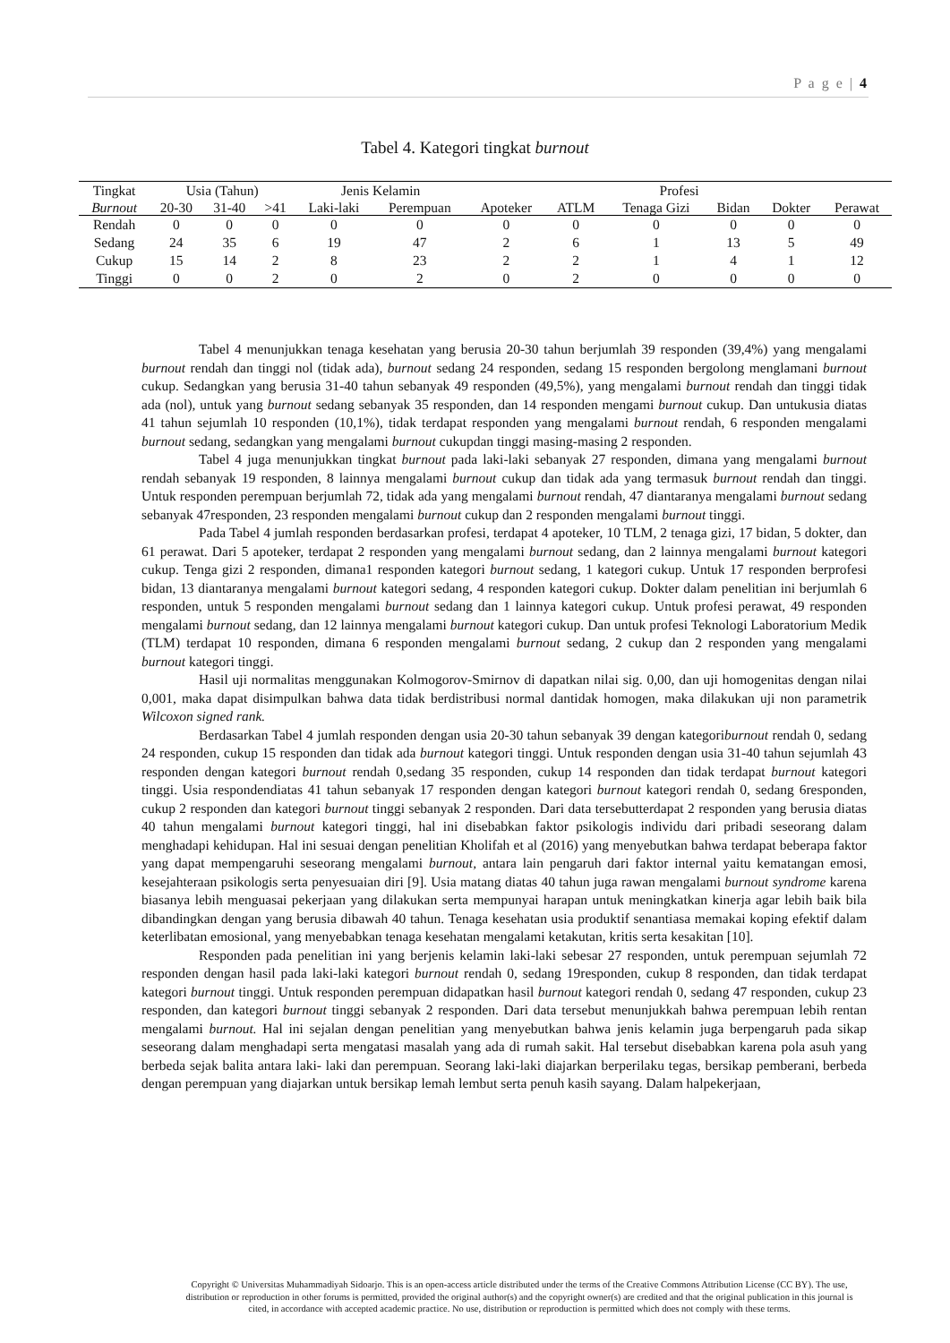P a g e | 4
Tabel 4. Kategori tingkat burnout
| Tingkat | Usia (Tahun) | | | Jenis Kelamin | | Profesi | | | | | |
| --- | --- | --- | --- | --- | --- | --- | --- | --- | --- | --- | --- |
| Burnout | 20-30 | 31-40 | >41 | Laki-laki | Perempuan | Apoteker | ATLM | Tenaga Gizi | Bidan | Dokter | Perawat |
| Rendah | 0 | 0 | 0 | 0 | 0 | 0 | 0 | 0 | 0 | 0 | 0 |
| Sedang | 24 | 35 | 6 | 19 | 47 | 2 | 6 | 1 | 13 | 5 | 49 |
| Cukup | 15 | 14 | 2 | 8 | 23 | 2 | 2 | 1 | 4 | 1 | 12 |
| Tinggi | 0 | 0 | 2 | 0 | 2 | 0 | 2 | 0 | 0 | 0 | 0 |
Tabel 4 menunjukkan tenaga kesehatan yang berusia 20-30 tahun berjumlah 39 responden (39,4%) yang mengalami burnout rendah dan tinggi nol (tidak ada), burnout sedang 24 responden, sedang 15 responden bergolong menglamani burnout cukup. Sedangkan yang berusia 31-40 tahun sebanyak 49 responden (49,5%), yang mengalami burnout rendah dan tinggi tidak ada (nol), untuk yang burnout sedang sebanyak 35 responden, dan 14 responden mengami burnout cukup. Dan untukusia diatas 41 tahun sejumlah 10 responden (10,1%), tidak terdapat responden yang mengalami burnout rendah, 6 responden mengalami burnout sedang, sedangkan yang mengalami burnout cukupdan tinggi masing-masing 2 responden.
Tabel 4 juga menunjukkan tingkat burnout pada laki-laki sebanyak 27 responden, dimana yang mengalami burnout rendah sebanyak 19 responden, 8 lainnya mengalami burnout cukup dan tidak ada yang termasuk burnout rendah dan tinggi. Untuk responden perempuan berjumlah 72, tidak ada yang mengalami burnout rendah, 47 diantaranya mengalami burnout sedang sebanyak 47responden, 23 responden mengalami burnout cukup dan 2 responden mengalami burnout tinggi.
Pada Tabel 4 jumlah responden berdasarkan profesi, terdapat 4 apoteker, 10 TLM, 2 tenaga gizi, 17 bidan, 5 dokter, dan 61 perawat. Dari 5 apoteker, terdapat 2 responden yang mengalami burnout sedang, dan 2 lainnya mengalami burnout kategori cukup. Tenga gizi 2 responden, dimana1 responden kategori burnout sedang, 1 kategori cukup. Untuk 17 responden berprofesi bidan, 13 diantaranya mengalami burnout kategori sedang, 4 responden kategori cukup. Dokter dalam penelitian ini berjumlah 6 responden, untuk 5 responden mengalami burnout sedang dan 1 lainnya kategori cukup. Untuk profesi perawat, 49 responden mengalami burnout sedang, dan 12 lainnya mengalami burnout kategori cukup. Dan untuk profesi Teknologi Laboratorium Medik (TLM) terdapat 10 responden, dimana 6 responden mengalami burnout sedang, 2 cukup dan 2 responden yang mengalami burnout kategori tinggi.
Hasil uji normalitas menggunakan Kolmogorov-Smirnov di dapatkan nilai sig. 0,00, dan uji homogenitas dengan nilai 0,001, maka dapat disimpulkan bahwa data tidak berdistribusi normal dantidak homogen, maka dilakukan uji non parametrik Wilcoxon signed rank.
Berdasarkan Tabel 4 jumlah responden dengan usia 20-30 tahun sebanyak 39 dengan kategoriburnout rendah 0, sedang 24 responden, cukup 15 responden dan tidak ada burnout kategori tinggi. Untuk responden dengan usia 31-40 tahun sejumlah 43 responden dengan kategori burnout rendah 0,sedang 35 responden, cukup 14 responden dan tidak terdapat burnout kategori tinggi. Usia respondendiatas 41 tahun sebanyak 17 responden dengan kategori burnout kategori rendah 0, sedang 6responden, cukup 2 responden dan kategori burnout tinggi sebanyak 2 responden. Dari data tersebutterdapat 2 responden yang berusia diatas 40 tahun mengalami burnout kategori tinggi, hal ini disebabkan faktor psikologis individu dari pribadi seseorang dalam menghadapi kehidupan. Hal ini sesuai dengan penelitian Kholifah et al (2016) yang menyebutkan bahwa terdapat beberapa faktor yang dapat mempengaruhi seseorang mengalami burnout, antara lain pengaruh dari faktor internal yaitu kematangan emosi, kesejahteraan psikologis serta penyesuaian diri [9]. Usia matang diatas 40 tahun juga rawan mengalami burnout syndrome karena biasanya lebih menguasai pekerjaan yang dilakukan serta mempunyai harapan untuk meningkatkan kinerja agar lebih baik bila dibandingkan dengan yang berusia dibawah 40 tahun. Tenaga kesehatan usia produktif senantiasa memakai koping efektif dalam keterlibatan emosional, yang menyebabkan tenaga kesehatan mengalami ketakutan, kritis serta kesakitan [10].
Responden pada penelitian ini yang berjenis kelamin laki-laki sebesar 27 responden, untuk perempuan sejumlah 72 responden dengan hasil pada laki-laki kategori burnout rendah 0, sedang 19responden, cukup 8 responden, dan tidak terdapat kategori burnout tinggi. Untuk responden perempuan didapatkan hasil burnout kategori rendah 0, sedang 47 responden, cukup 23 responden, dan kategori burnout tinggi sebanyak 2 responden. Dari data tersebut menunjukkah bahwa perempuan lebih rentan mengalami burnout. Hal ini sejalan dengan penelitian yang menyebutkan bahwa jenis kelamin juga berpengaruh pada sikap seseorang dalam menghadapi serta mengatasi masalah yang ada di rumah sakit. Hal tersebut disebabkan karena pola asuh yang berbeda sejak balita antara laki- laki dan perempuan. Seorang laki-laki diajarkan berperilaku tegas, bersikap pemberani, berbeda dengan perempuan yang diajarkan untuk bersikap lemah lembut serta penuh kasih sayang. Dalam halpekerjaan,
Copyright © Universitas Muhammadiyah Sidoarjo. This is an open-access article distributed under the terms of the Creative Commons Attribution License (CC BY). The use, distribution or reproduction in other forums is permitted, provided the original author(s) and the copyright owner(s) are credited and that the original publication in this journal is cited, in accordance with accepted academic practice. No use, distribution or reproduction is permitted which does not comply with these terms.